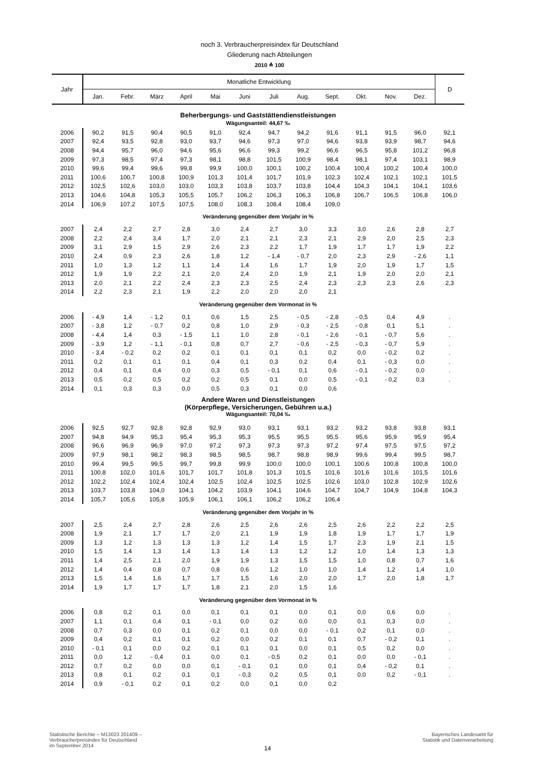noch 3. Verbraucherpreisindex für Deutschland
Gliederung nach Abteilungen
2010 ≙ 100
| Jahr | Monatliche Entwicklung | | | | | | | | | | | | D |
| --- | --- | --- | --- | --- | --- | --- | --- | --- | --- | --- | --- | --- | --- |
| | Jan. | Febr. | März | April | Mai | Juni | Juli | Aug. | Sept. | Okt. | Nov. | Dez. | |
| Beherbergungs- und Gaststättendienstleistungen | | | | | | | | | | | | | |
| Wägungsanteil: 44,67 ‰ | | | | | | | | | | | | | |
| 2006 | 90,2 | 91,5 | 90,4 | 90,5 | 91,0 | 92,4 | 94,7 | 94,2 | 91,6 | 91,1 | 91,5 | 96,0 | 92,1 |
| 2007 | 92,4 | 93,5 | 92,8 | 93,0 | 93,7 | 94,6 | 97,3 | 97,0 | 94,6 | 93,8 | 93,9 | 98,7 | 94,6 |
| 2008 | 94,4 | 95,7 | 96,0 | 94,6 | 95,6 | 96,6 | 99,3 | 99,2 | 96,6 | 96,5 | 95,8 | 101,2 | 96,8 |
| 2009 | 97,3 | 98,5 | 97,4 | 97,3 | 98,1 | 98,8 | 101,5 | 100,9 | 98,4 | 98,1 | 97,4 | 103,1 | 98,9 |
| 2010 | 99,6 | 99,4 | 99,6 | 99,8 | 99,9 | 100,0 | 100,1 | 100,2 | 100,4 | 100,4 | 100,2 | 100,4 | 100,0 |
| 2011 | 100,6 | 100,7 | 100,8 | 100,9 | 101,3 | 101,4 | 101,7 | 101,9 | 102,3 | 102,4 | 102,1 | 102,1 | 101,5 |
| 2012 | 102,5 | 102,6 | 103,0 | 103,0 | 103,3 | 103,8 | 103,7 | 103,8 | 104,4 | 104,3 | 104,1 | 104,1 | 103,6 |
| 2013 | 104,6 | 104,8 | 105,3 | 105,5 | 105,7 | 106,2 | 106,3 | 106,3 | 106,8 | 106,7 | 106,5 | 106,8 | 106,0 |
| 2014 | 106,9 | 107,2 | 107,5 | 107,5 | 108,0 | 108,3 | 108,4 | 108,4 | 109,0 | | | | |
| Veränderung gegenüber dem Vorjahr in % | | | | | | | | | | | | | |
| 2007 | 2,4 | 2,2 | 2,7 | 2,8 | 3,0 | 2,4 | 2,7 | 3,0 | 3,3 | 3,0 | 2,6 | 2,8 | 2,7 |
| 2008 | 2,2 | 2,4 | 3,4 | 1,7 | 2,0 | 2,1 | 2,1 | 2,3 | 2,1 | 2,9 | 2,0 | 2,5 | 2,3 |
| 2009 | 3,1 | 2,9 | 1,5 | 2,9 | 2,6 | 2,3 | 2,2 | 1,7 | 1,9 | 1,7 | 1,7 | 1,9 | 2,2 |
| 2010 | 2,4 | 0,9 | 2,3 | 2,6 | 1,8 | 1,2 | - 1,4 | - 0,7 | 2,0 | 2,3 | 2,9 | - 2,6 | 1,1 |
| 2011 | 1,0 | 1,3 | 1,2 | 1,1 | 1,4 | 1,4 | 1,6 | 1,7 | 1,9 | 2,0 | 1,9 | 1,7 | 1,5 |
| 2012 | 1,9 | 1,9 | 2,2 | 2,1 | 2,0 | 2,4 | 2,0 | 1,9 | 2,1 | 1,9 | 2,0 | 2,0 | 2,1 |
| 2013 | 2,0 | 2,1 | 2,2 | 2,4 | 2,3 | 2,3 | 2,5 | 2,4 | 2,3 | 2,3 | 2,3 | 2,6 | 2,3 |
| 2014 | 2,2 | 2,3 | 2,1 | 1,9 | 2,2 | 2,0 | 2,0 | 2,0 | 2,1 | | | | |
| Veränderung gegenüber dem Vormonat in % | | | | | | | | | | | | | |
| 2006 | - 4,9 | 1,4 | - 1,2 | 0,1 | 0,6 | 1,5 | 2,5 | - 0,5 | - 2,8 | - 0,5 | 0,4 | 4,9 | . |
| 2007 | - 3,8 | 1,2 | - 0,7 | 0,2 | 0,8 | 1,0 | 2,9 | - 0,3 | - 2,5 | - 0,8 | 0,1 | 5,1 | . |
| 2008 | - 4,4 | 1,4 | 0,3 | - 1,5 | 1,1 | 1,0 | 2,8 | - 0,1 | - 2,6 | - 0,1 | - 0,7 | 5,6 | . |
| 2009 | - 3,9 | 1,2 | - 1,1 | - 0,1 | 0,8 | 0,7 | 2,7 | - 0,6 | - 2,5 | - 0,3 | - 0,7 | 5,9 | . |
| 2010 | - 3,4 | - 0,2 | 0,2 | 0,2 | 0,1 | 0,1 | 0,1 | 0,1 | 0,2 | 0,0 | - 0,2 | 0,2 | . |
| 2011 | 0,2 | 0,1 | 0,1 | 0,1 | 0,4 | 0,1 | 0,3 | 0,2 | 0,4 | 0,1 | - 0,3 | 0,0 | . |
| 2012 | 0,4 | 0,1 | 0,4 | 0,0 | 0,3 | 0,5 | - 0,1 | 0,1 | 0,6 | - 0,1 | - 0,2 | 0,0 | . |
| 2013 | 0,5 | 0,2 | 0,5 | 0,2 | 0,2 | 0,5 | 0,1 | 0,0 | 0,5 | - 0,1 | - 0,2 | 0,3 | . |
| 2014 | 0,1 | 0,3 | 0,3 | 0,0 | 0,5 | 0,3 | 0,1 | 0,0 | 0,6 | | | | |
| Andere Waren und Dienstleistungen (Körperpflege, Versicherungen, Gebühren u.a.) | | | | | | | | | | | | | |
| Wägungsanteil: 70,04 ‰ | | | | | | | | | | | | | |
| 2006 | 92,5 | 92,7 | 92,8 | 92,8 | 92,9 | 93,0 | 93,1 | 93,1 | 93,2 | 93,2 | 93,8 | 93,8 | 93,1 |
| 2007 | 94,8 | 94,9 | 95,3 | 95,4 | 95,3 | 95,3 | 95,5 | 95,5 | 95,5 | 95,6 | 95,9 | 95,9 | 95,4 |
| 2008 | 96,6 | 96,9 | 96,9 | 97,0 | 97,2 | 97,3 | 97,3 | 97,3 | 97,2 | 97,4 | 97,5 | 97,5 | 97,2 |
| 2009 | 97,9 | 98,1 | 98,2 | 98,3 | 98,5 | 98,5 | 98,7 | 98,8 | 98,9 | 99,6 | 99,4 | 99,5 | 98,7 |
| 2010 | 99,4 | 99,5 | 99,5 | 99,7 | 99,8 | 99,9 | 100,0 | 100,0 | 100,1 | 100,6 | 100,8 | 100,8 | 100,0 |
| 2011 | 100,8 | 102,0 | 101,6 | 101,7 | 101,7 | 101,8 | 101,3 | 101,5 | 101,6 | 101,6 | 101,6 | 101,5 | 101,6 |
| 2012 | 102,2 | 102,4 | 102,4 | 102,4 | 102,5 | 102,4 | 102,5 | 102,5 | 102,6 | 103,0 | 102,8 | 102,9 | 102,6 |
| 2013 | 103,7 | 103,8 | 104,0 | 104,1 | 104,2 | 103,9 | 104,1 | 104,6 | 104,7 | 104,7 | 104,9 | 104,8 | 104,3 |
| 2014 | 105,7 | 105,6 | 105,8 | 105,9 | 106,1 | 106,1 | 106,2 | 106,2 | 106,4 | | | | |
| Veränderung gegenüber dem Vorjahr in % | | | | | | | | | | | | | |
| 2007 | 2,5 | 2,4 | 2,7 | 2,8 | 2,6 | 2,5 | 2,6 | 2,6 | 2,5 | 2,6 | 2,2 | 2,2 | 2,5 |
| 2008 | 1,9 | 2,1 | 1,7 | 1,7 | 2,0 | 2,1 | 1,9 | 1,9 | 1,8 | 1,9 | 1,7 | 1,7 | 1,9 |
| 2009 | 1,3 | 1,2 | 1,3 | 1,3 | 1,3 | 1,2 | 1,4 | 1,5 | 1,7 | 2,3 | 1,9 | 2,1 | 1,5 |
| 2010 | 1,5 | 1,4 | 1,3 | 1,4 | 1,3 | 1,4 | 1,3 | 1,2 | 1,2 | 1,0 | 1,4 | 1,3 | 1,3 |
| 2011 | 1,4 | 2,5 | 2,1 | 2,0 | 1,9 | 1,9 | 1,3 | 1,5 | 1,5 | 1,0 | 0,8 | 0,7 | 1,6 |
| 2012 | 1,4 | 0,4 | 0,8 | 0,7 | 0,8 | 0,6 | 1,2 | 1,0 | 1,0 | 1,4 | 1,2 | 1,4 | 1,0 |
| 2013 | 1,5 | 1,4 | 1,6 | 1,7 | 1,7 | 1,5 | 1,6 | 2,0 | 2,0 | 1,7 | 2,0 | 1,8 | 1,7 |
| 2014 | 1,9 | 1,7 | 1,7 | 1,7 | 1,8 | 2,1 | 2,0 | 1,5 | 1,6 | | | | |
| Veränderung gegenüber dem Vormonat in % | | | | | | | | | | | | | |
| 2006 | 0,8 | 0,2 | 0,1 | 0,0 | 0,1 | 0,1 | 0,1 | 0,0 | 0,1 | 0,0 | 0,6 | 0,0 | . |
| 2007 | 1,1 | 0,1 | 0,4 | 0,1 | - 0,1 | 0,0 | 0,2 | 0,0 | 0,0 | 0,1 | 0,3 | 0,0 | . |
| 2008 | 0,7 | 0,3 | 0,0 | 0,1 | 0,2 | 0,1 | 0,0 | 0,0 | - 0,1 | 0,2 | 0,1 | 0,0 | . |
| 2009 | 0,4 | 0,2 | 0,1 | 0,1 | 0,2 | 0,0 | 0,2 | 0,1 | 0,1 | 0,7 | - 0,2 | 0,1 | . |
| 2010 | - 0,1 | 0,1 | 0,0 | 0,2 | 0,1 | 0,1 | 0,1 | 0,0 | 0,1 | 0,5 | 0,2 | 0,0 | . |
| 2011 | 0,0 | 1,2 | - 0,4 | 0,1 | 0,0 | 0,1 | - 0,5 | 0,2 | 0,1 | 0,0 | 0,0 | - 0,1 | . |
| 2012 | 0,7 | 0,2 | 0,0 | 0,0 | 0,1 | - 0,1 | 0,1 | 0,0 | 0,1 | 0,4 | - 0,2 | 0,1 | . |
| 2013 | 0,8 | 0,1 | 0,2 | 0,1 | 0,1 | - 0,3 | 0,2 | 0,5 | 0,1 | 0,0 | 0,2 | - 0,1 | . |
| 2014 | 0,9 | - 0,1 | 0,2 | 0,1 | 0,2 | 0,0 | 0,1 | 0,0 | 0,2 | | | | |
Statistische Berichte – M13023 201409 –
Verbraucherpreisindex für Deutschland
im September 2014
Bayerisches Landesamt für
Statistik und Datenverarbeitung
14